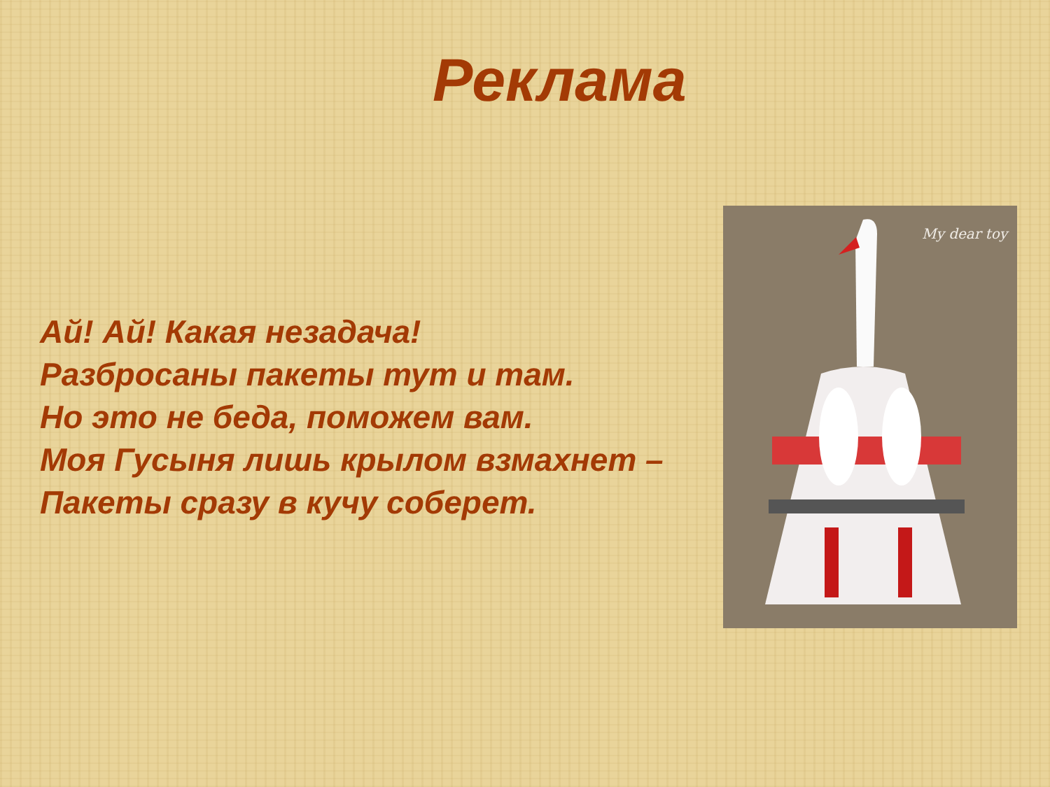Реклама
Ай! Ай! Какая незадача!
Разбросаны пакеты тут и там.
Но это не беда, поможем вам.
Моя Гусыня лишь крылом взмахнет –
Пакеты сразу в кучу соберет.
My dear toy